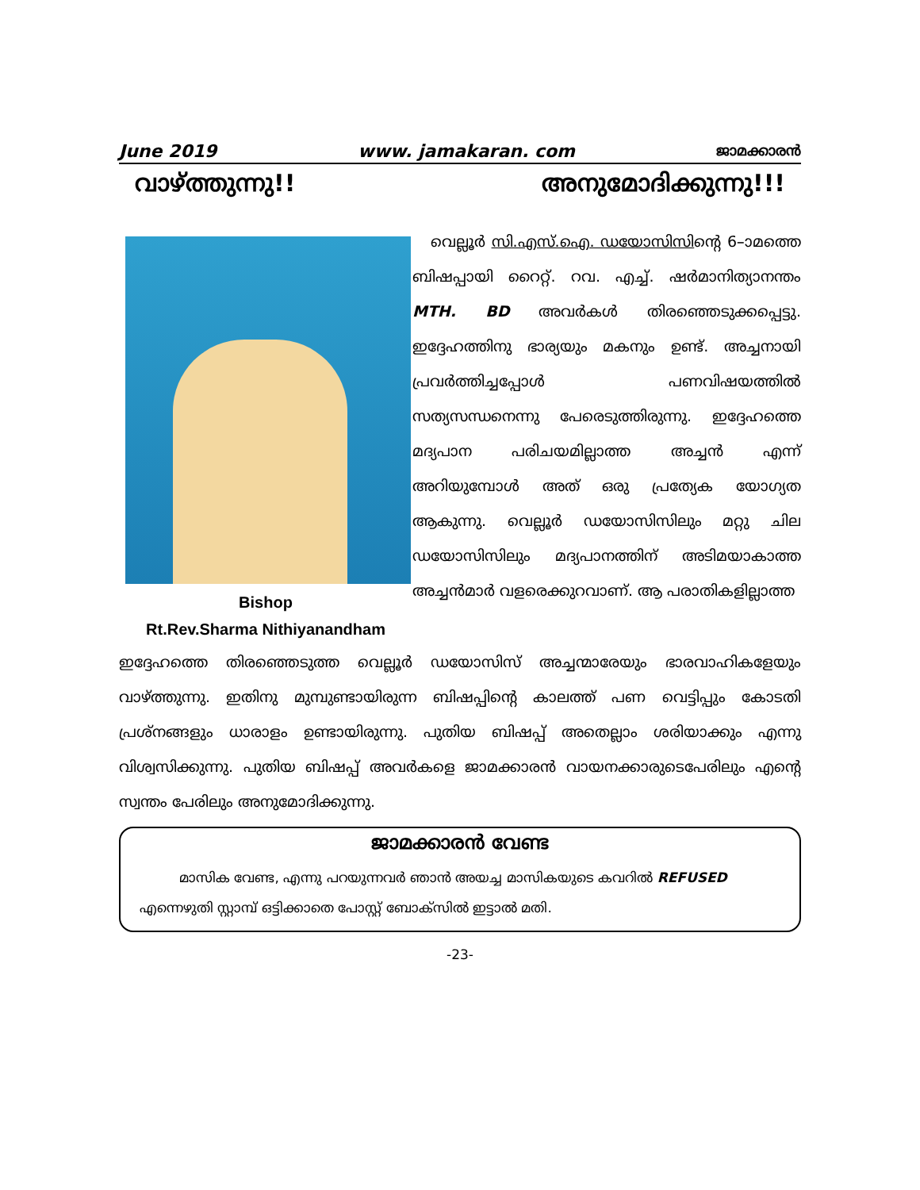June 2019 www. jamakaran. com ജാമക്കാരൻ
വാഴ്ത്തുന്നു!! അനുമോദിക്കുന്നു!!!
Bishop
Rt.Rev.Sharma Nithiyanandham
വെല്ലൂർ സി.എസ്.ഐ. ഡയോസിസിന്റെ 6–ാമത്തെ ബിഷപ്പായി റൈറ്റ്. റവ. എച്ച്. ഷർമാനിത്യാനന്തം MTH. BD അവർകൾ തിരഞ്ഞെടുക്കപ്പെട്ടു. ഇദ്ദേഹത്തിനു ഭാര്യയും മകനും ഉണ്ട്. അച്ചനായി പ്രവർത്തിച്ചപ്പോൾ പണവിഷയത്തിൽ സത്യസന്ധനെന്നു പേരെടുത്തിരുന്നു. ഇദ്ദേഹത്തെ മദ്യപാന പരിചയമില്ലാത്ത അച്ചൻ എന്ന് അറിയുമ്പോൾ അത് ഒരു പ്രത്യേക യോഗ്യത ആകുന്നു. വെല്ലൂർ ഡയോസിസിലും മറ്റു ചില ഡയോസിസിലും മദ്യപാനത്തിന് അടിമയാകാത്ത അച്ചൻമാർ വളരെക്കുറവാണ്. ആ പരാതികളില്ലാത്ത
ഇദ്ദേഹത്തെ തിരഞ്ഞെടുത്ത വെല്ലൂർ ഡയോസിസ് അച്ചന്മാരേയും ഭാരവാഹികളേയും വാഴ്ത്തുന്നു. ഇതിനു മുമ്പുണ്ടായിരുന്ന ബിഷപ്പിന്റെ കാലത്ത് പണ വെട്ടിപ്പും കോടതി പ്രശ്നങ്ങളും ധാരാളം ഉണ്ടായിരുന്നു. പുതിയ ബിഷപ്പ് അതെല്ലാം ശരിയാക്കും എന്നു വിശ്വസിക്കുന്നു. പുതിയ ബിഷപ്പ് അവർകളെ ജാമക്കാരൻ വായനക്കാരുടെപേരിലും എന്റെ സ്വന്തം പേരിലും അനുമോദിക്കുന്നു.
ജാമക്കാരൻ വേണ്ട
മാസിക വേണ്ട, എന്നു പറയുന്നവർ ഞാൻ അയച്ച മാസികയുടെ കവറിൽ REFUSED എന്നെഴുതി സ്റ്റാമ്പ് ഒട്ടിക്കാതെ പോസ്റ്റ് ബോക്സിൽ ഇട്ടാൽ മതി.
-23-